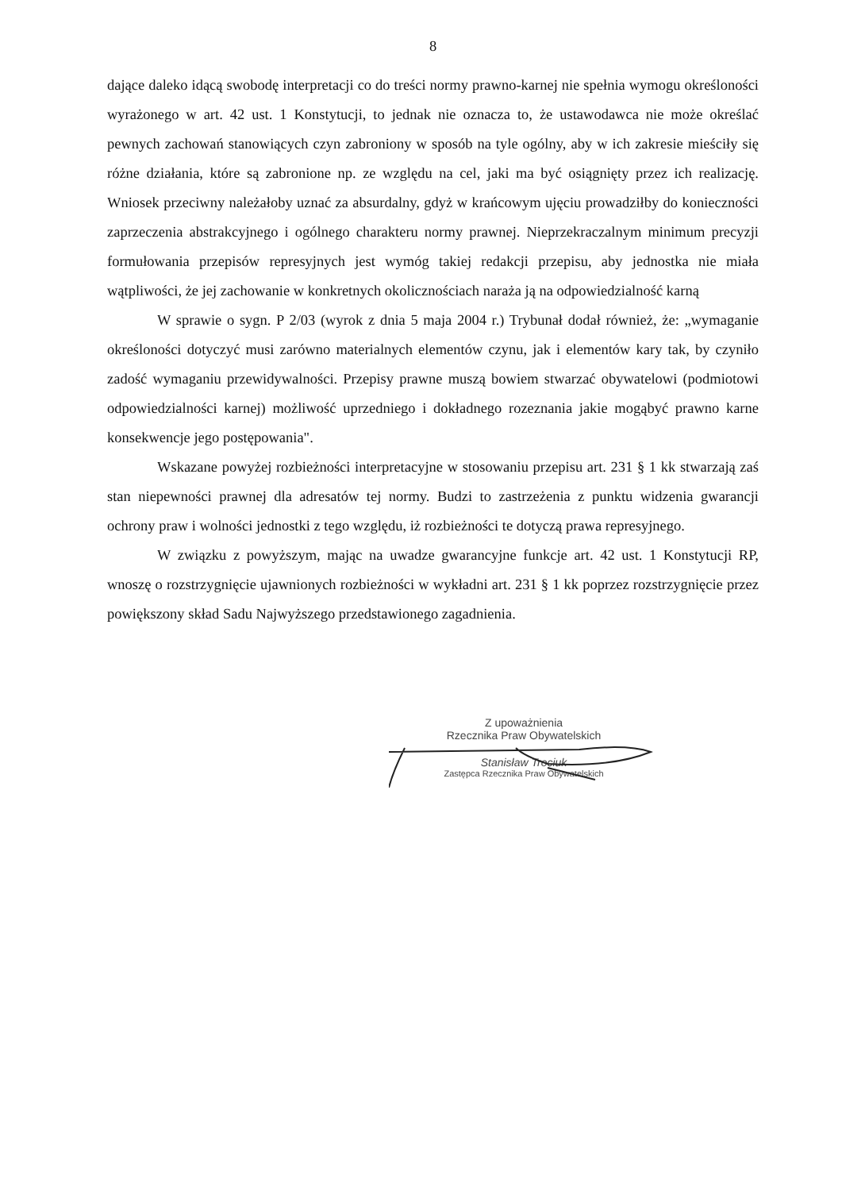8
dające daleko idącą swobodę interpretacji co do treści normy prawno-karnej nie spełnia wymogu określoności wyrażonego w art. 42 ust. 1 Konstytucji, to jednak nie oznacza to, że ustawodawca nie może określać pewnych zachowań stanowiących czyn zabroniony w sposób na tyle ogólny, aby w ich zakresie mieściły się różne działania, które są zabronione np. ze względu na cel, jaki ma być osiągnięty przez ich realizację. Wniosek przeciwny należałoby uznać za absurdalny, gdyż w krańcowym ujęciu prowadziłby do konieczności zaprzeczenia abstrakcyjnego i ogólnego charakteru normy prawnej. Nieprzekraczalnym minimum precyzji formułowania przepisów represyjnych jest wymóg takiej redakcji przepisu, aby jednostka nie miała wątpliwości, że jej zachowanie w konkretnych okolicznościach naraża ją na odpowiedzialność karną
W sprawie o sygn. P 2/03 (wyrok z dnia 5 maja 2004 r.) Trybunał dodał również, że: „wymaganie określoności dotyczyć musi zarówno materialnych elementów czynu, jak i elementów kary tak, by czyniło zadość wymaganiu przewidywalności. Przepisy prawne muszą bowiem stwarzać obywatelowi (podmiotowi odpowiedzialności karnej) możliwość uprzedniego i dokładnego rozeznania jakie mogąbyć prawno karne konsekwencje jego postępowania".
Wskazane powyżej rozbieżności interpretacyjne w stosowaniu przepisu art. 231 § 1 kk stwarzają zaś stan niepewności prawnej dla adresatów tej normy. Budzi to zastrzeżenia z punktu widzenia gwarancji ochrony praw i wolności jednostki z tego względu, iż rozbieżności te dotyczą prawa represyjnego.
W związku z powyższym, mając na uwadze gwarancyjne funkcje art. 42 ust. 1 Konstytucji RP, wnoszę o rozstrzygnięcie ujawnionych rozbieżności w wykładni art. 231 § 1 kk poprzez rozstrzygnięcie przez powiększony skład Sadu Najwyższego przedstawionego zagadnienia.
Z upoważnienia
Rzecznika Praw Obywatelskich
Stanisław Trociuk
Zastępca Rzecznika Praw Obywatelskich